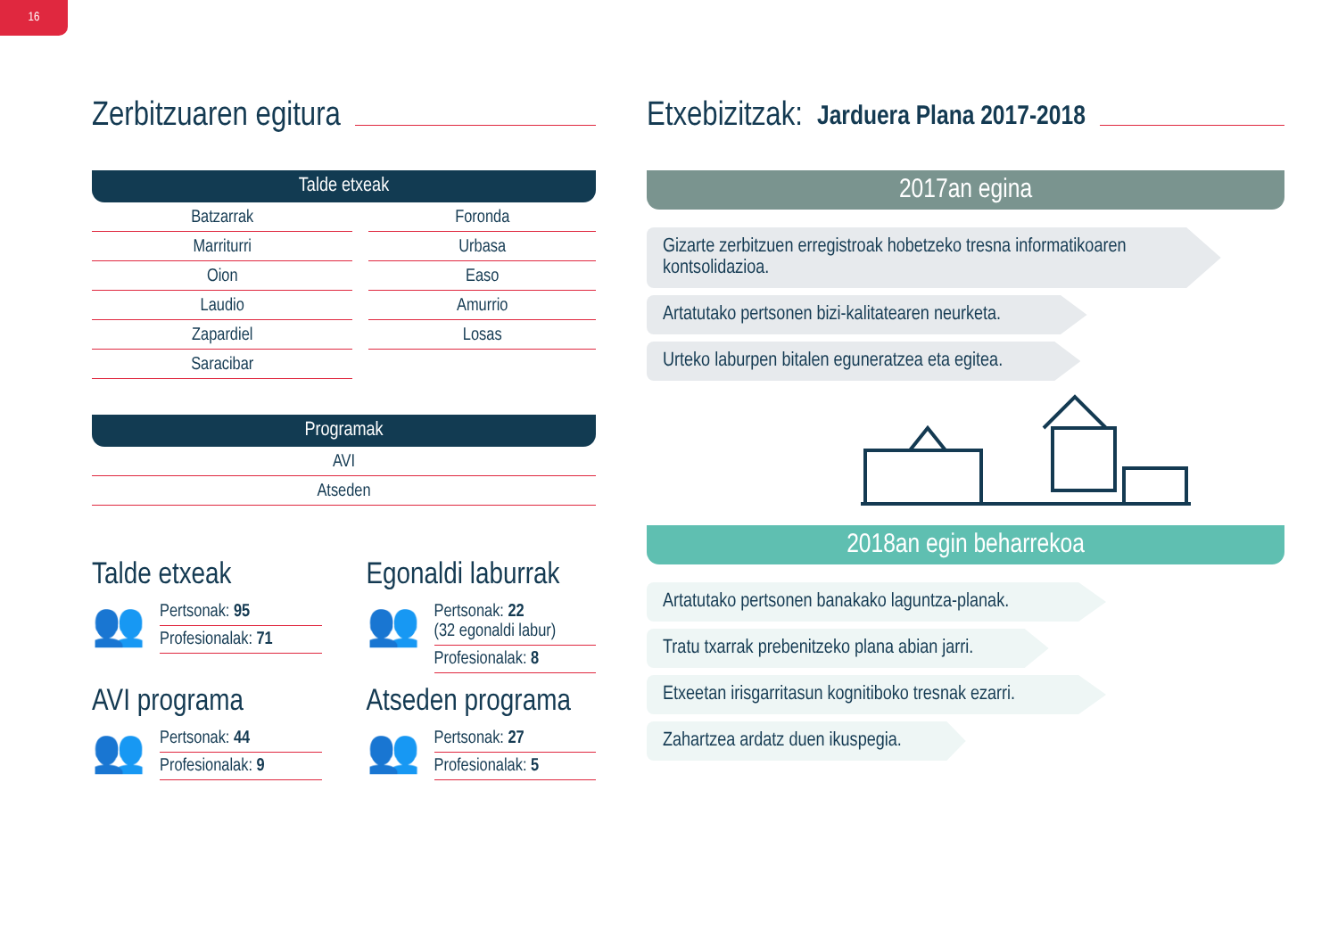16
Zerbitzuaren egitura
Talde etxeak
| Batzarrak | Foronda |
| Marriturri | Urbasa |
| Oion | Easo |
| Laudio | Amurrio |
| Zapardiel | Losas |
| Saracibar | |
Programak
| AVI |
| Atseden |
Talde etxeak
👥
Pertsonak: 95
Profesionalak: 71
Egonaldi laburrak
👥
Pertsonak: 22
(32 egonaldi labur)
Profesionalak: 8
AVI programa
👥
Pertsonak: 44
Profesionalak: 9
Atseden programa
👥
Pertsonak: 27
Profesionalak: 5
Etxebizitzak: Jarduera Plana 2017-2018
2017an egina
Gizarte zerbitzuen erregistroak hobetzeko tresna informatikoaren kontsolidazioa.
Artatutako pertsonen bizi-kalitatearen neurketa.
Urteko laburpen bitalen eguneratzea eta egitea.
2018an egin beharrekoa
Artatutako pertsonen banakako laguntza-planak.
Tratu txarrak prebenitzeko plana abian jarri.
Etxeetan irisgarritasun kognitiboko tresnak ezarri.
Zahartzea ardatz duen ikuspegia.